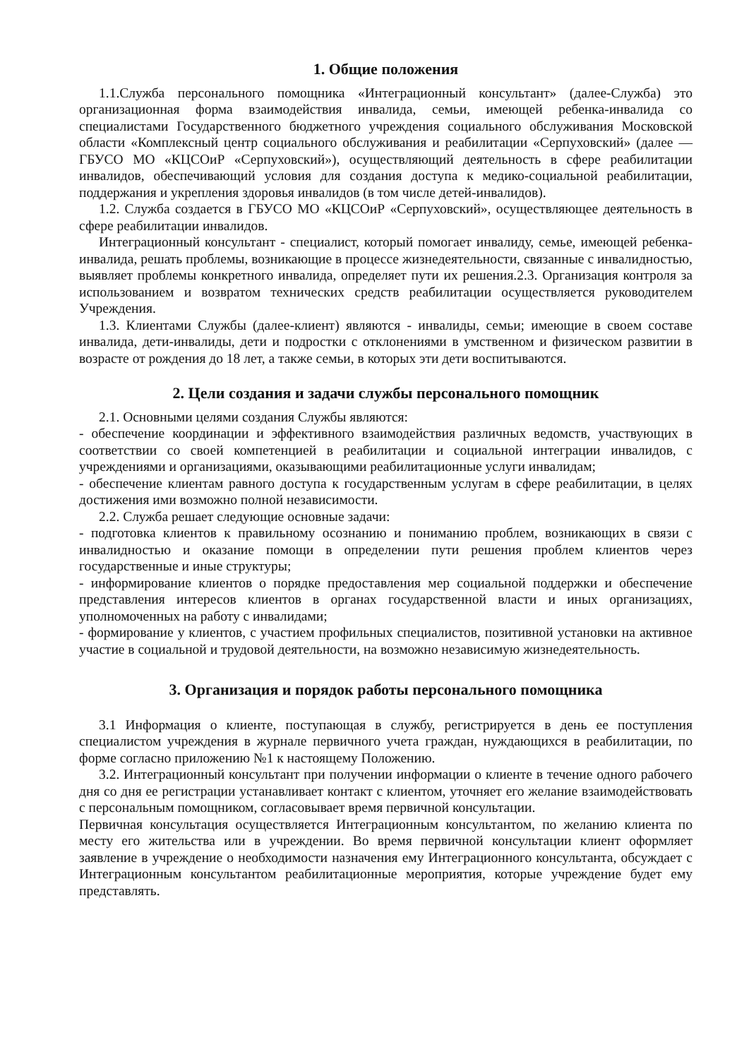1. Общие положения
1.1.Служба персонального помощника «Интеграционный консультант» (далее-Служба) это организационная форма взаимодействия инвалида, семьи, имеющей ребенка-инвалида со специалистами Государственного бюджетного учреждения социального обслуживания Московской области «Комплексный центр социального обслуживания и реабилитации «Серпуховский» (далее — ГБУСО МО «КЦСОиР «Серпуховский»), осуществляющий деятельность в сфере реабилитации инвалидов, обеспечивающий условия для создания доступа к медико-социальной реабилитации, поддержания и укрепления здоровья инвалидов (в том числе детей-инвалидов).
1.2. Служба создается в ГБУСО МО «КЦСОиР «Серпуховский», осуществляющее деятельность в сфере реабилитации инвалидов.
Интеграционный консультант - специалист, который помогает инвалиду, семье, имеющей ребенка-инвалида, решать проблемы, возникающие в процессе жизнедеятельности, связанные с инвалидностью, выявляет проблемы конкретного инвалида, определяет пути их решения.2.3. Организация контроля за использованием и возвратом технических средств реабилитации осуществляется руководителем Учреждения.
1.3. Клиентами Службы (далее-клиент) являются - инвалиды, семьи; имеющие в своем составе инвалида, дети-инвалиды, дети и подростки с отклонениями в умственном и физическом развитии в возрасте от рождения до 18 лет, а также семьи, в которых эти дети воспитываются.
2. Цели создания и задачи службы персонального помощник
2.1. Основными целями создания Службы являются:
- обеспечение координации и эффективного взаимодействия различных ведомств, участвующих в соответствии со своей компетенцией в реабилитации и социальной интеграции инвалидов, с учреждениями и организациями, оказывающими реабилитационные услуги инвалидам;
- обеспечение клиентам равного доступа к государственным услугам в сфере реабилитации, в целях достижения ими возможно полной независимости.
2.2. Служба решает следующие основные задачи:
- подготовка клиентов к правильному осознанию и пониманию проблем, возникающих в связи с инвалидностью и оказание помощи в определении пути решения проблем клиентов через государственные и иные структуры;
- информирование клиентов о порядке предоставления мер социальной поддержки и обеспечение представления интересов клиентов в органах государственной власти и иных организациях, уполномоченных на работу с инвалидами;
- формирование у клиентов, с участием профильных специалистов, позитивной установки на активное участие в социальной и трудовой деятельности, на возможно независимую жизнедеятельность.
3. Организация и порядок работы персонального помощника
3.1 Информация о клиенте, поступающая в службу, регистрируется в день ее поступления специалистом учреждения в журнале первичного учета граждан, нуждающихся в реабилитации, по форме согласно приложению №1 к настоящему Положению.
3.2. Интеграционный консультант при получении информации о клиенте в течение одного рабочего дня со дня ее регистрации устанавливает контакт с клиентом, уточняет его желание взаимодействовать с персональным помощником, согласовывает время первичной консультации.
Первичная консультация осуществляется Интеграционным консультантом, по желанию клиента по месту его жительства или в учреждении. Во время первичной консультации клиент оформляет заявление в учреждение о необходимости назначения ему Интеграционного консультанта, обсуждает с Интеграционным консультантом реабилитационные мероприятия, которые учреждение будет ему представлять.